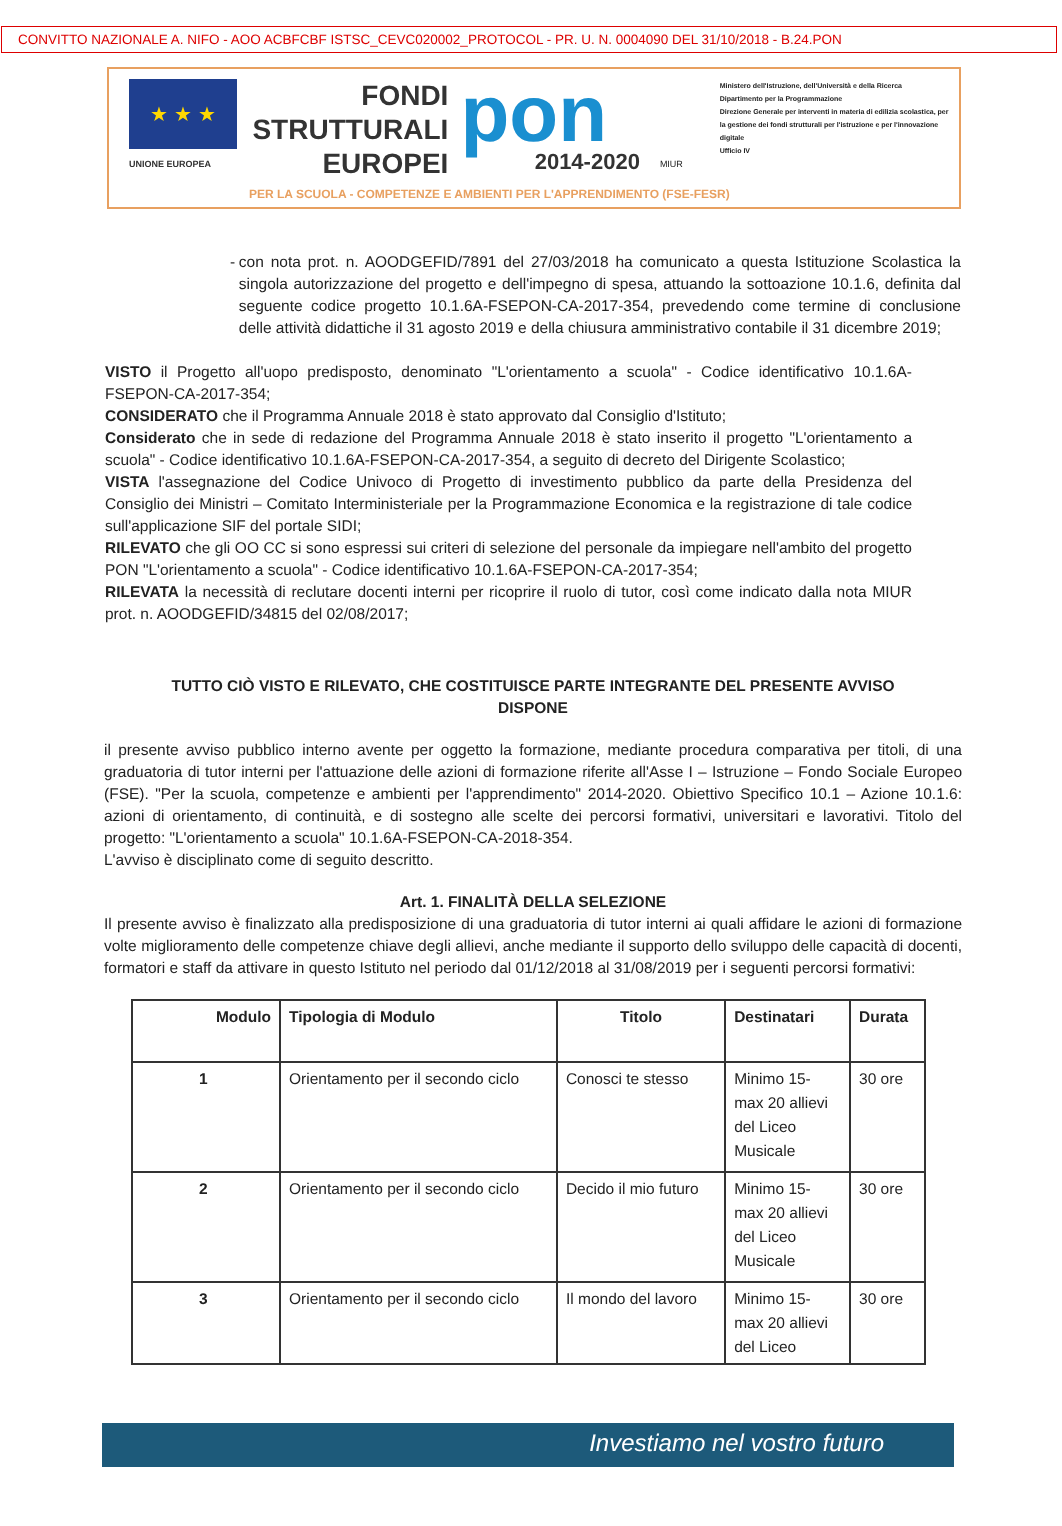CONVITTO NAZIONALE A. NIFO - AOO ACBFCBF ISTSC_CEVC020002_PROTOCOL - PR. U. N. 0004090 DEL 31/10/2018 - B.24.PON
★ ★ ★
UNIONE EUROPEA
FONDI
STRUTTURALI
EUROPEI
pon
2014-2020
MIUR
Ministero dell'Istruzione, dell'Università e della Ricerca
Dipartimento per la Programmazione
Direzione Generale per interventi in materia di edilizia scolastica, per la gestione dei fondi strutturali per l'istruzione e per l'innovazione digitale
Ufficio IV
PER LA SCUOLA - COMPETENZE E AMBIENTI PER L'APPRENDIMENTO (FSE-FESR)
- con nota prot. n. AOODGEFID/7891 del 27/03/2018 ha comunicato a questa Istituzione Scolastica la singola autorizzazione del progetto e dell'impegno di spesa, attuando la sottoazione 10.1.6, definita dal seguente codice progetto 10.1.6A-FSEPON-CA-2017-354, prevedendo come termine di conclusione delle attività didattiche il 31 agosto 2019 e della chiusura amministrativo contabile il 31 dicembre 2019;
VISTO il Progetto all'uopo predisposto, denominato "L'orientamento a scuola" - Codice identificativo 10.1.6A-FSEPON-CA-2017-354;
CONSIDERATO che il Programma Annuale 2018 è stato approvato dal Consiglio d'Istituto;
Considerato che in sede di redazione del Programma Annuale 2018 è stato inserito il progetto "L'orientamento a scuola" - Codice identificativo 10.1.6A-FSEPON-CA-2017-354, a seguito di decreto del Dirigente Scolastico;
VISTA l'assegnazione del Codice Univoco di Progetto di investimento pubblico da parte della Presidenza del Consiglio dei Ministri – Comitato Interministeriale per la Programmazione Economica e la registrazione di tale codice sull'applicazione SIF del portale SIDI;
RILEVATO che gli OO CC si sono espressi sui criteri di selezione del personale da impiegare nell'ambito del progetto PON "L'orientamento a scuola" - Codice identificativo 10.1.6A-FSEPON-CA-2017-354;
RILEVATA la necessità di reclutare docenti interni per ricoprire il ruolo di tutor, così come indicato dalla nota MIUR prot. n. AOODGEFID/34815 del 02/08/2017;
TUTTO CIÒ VISTO E RILEVATO, CHE COSTITUISCE PARTE INTEGRANTE DEL PRESENTE AVVISO
DISPONE
il presente avviso pubblico interno avente per oggetto la formazione, mediante procedura comparativa per titoli, di una graduatoria di tutor interni per l'attuazione delle azioni di formazione riferite all'Asse I – Istruzione – Fondo Sociale Europeo (FSE). "Per la scuola, competenze e ambienti per l'apprendimento" 2014-2020. Obiettivo Specifico 10.1 – Azione 10.1.6: azioni di orientamento, di continuità, e di sostegno alle scelte dei percorsi formativi, universitari e lavorativi. Titolo del progetto: "L'orientamento a scuola" 10.1.6A-FSEPON-CA-2018-354.
L'avviso è disciplinato come di seguito descritto.
Art. 1. FINALITÀ DELLA SELEZIONE
Il presente avviso è finalizzato alla predisposizione di una graduatoria di tutor interni ai quali affidare le azioni di formazione volte miglioramento delle competenze chiave degli allievi, anche mediante il supporto dello sviluppo delle capacità di docenti, formatori e staff da attivare in questo Istituto nel periodo dal 01/12/2018 al 31/08/2019 per i seguenti percorsi formativi:
| Modulo | Tipologia di Modulo | Titolo | Destinatari | Durata |
| --- | --- | --- | --- | --- |
| 1 | Orientamento per il secondo ciclo | Conosci te stesso | Minimo 15- max 20 allievi del Liceo Musicale | 30 ore |
| 2 | Orientamento per il secondo ciclo | Decido il mio futuro | Minimo 15- max 20 allievi del Liceo Musicale | 30 ore |
| 3 | Orientamento per il secondo ciclo | Il mondo del lavoro | Minimo 15- max 20 allievi del Liceo | 30 ore |
Investiamo nel vostro futuro